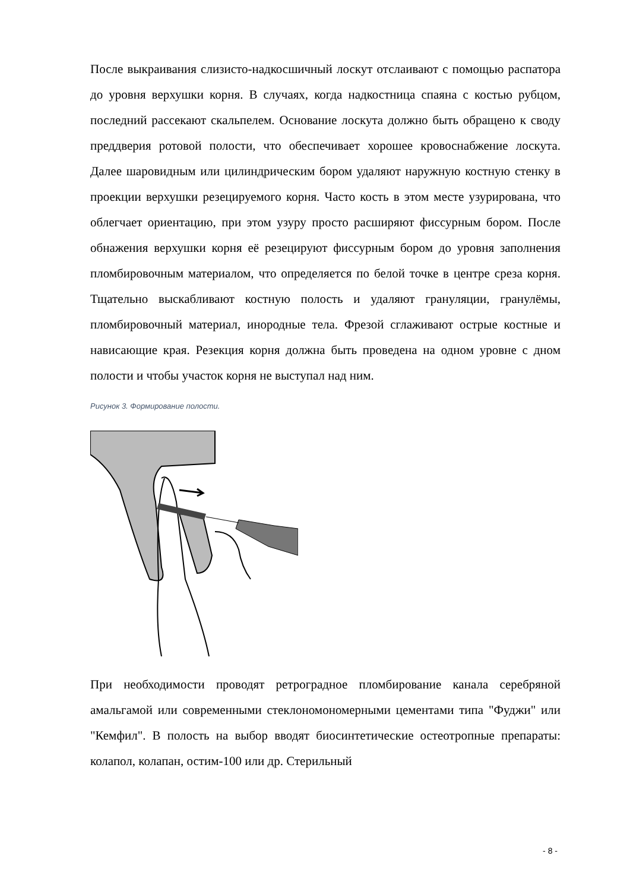После выкраивания слизисто-надкосшичный лоскут отслаивают с помощью распатора до уровня верхушки корня. В случаях, когда надкостница спаяна с костью рубцом, последний рассекают скальпелем. Основание лоскута должно быть обращено к своду преддверия ротовой полости, что обеспечивает хорошее кровоснабжение лоскута. Далее шаровидным или цилиндрическим бором удаляют наружную костную стенку в проекции верхушки резецируемого корня. Часто кость в этом месте узурирована, что облегчает ориентацию, при этом узуру просто расширяют фиссурным бором. После обнажения верхушки корня её резецируют фиссурным бором до уровня заполнения пломбировочным материалом, что определяется по белой точке в центре среза корня. Тщательно выскабливают костную полость и удаляют грануляции, гранулёмы, пломбировочный материал, инородные тела. Фрезой сглаживают острые костные и нависающие края. Резекция корня должна быть проведена на одном уровне с дном полости и чтобы участок корня не выступал над ним.
Рисунок 3. Формирование полости.
При необходимости проводят ретроградное пломбирование канала серебряной амальгамой или современными стеклономономерными цементами типа "Фуджи" или "Кемфил". В полость на выбор вводят биосинтетические остеотропные препараты: колапол, колапан, остим-100 или др. Стерильный
- 8 -